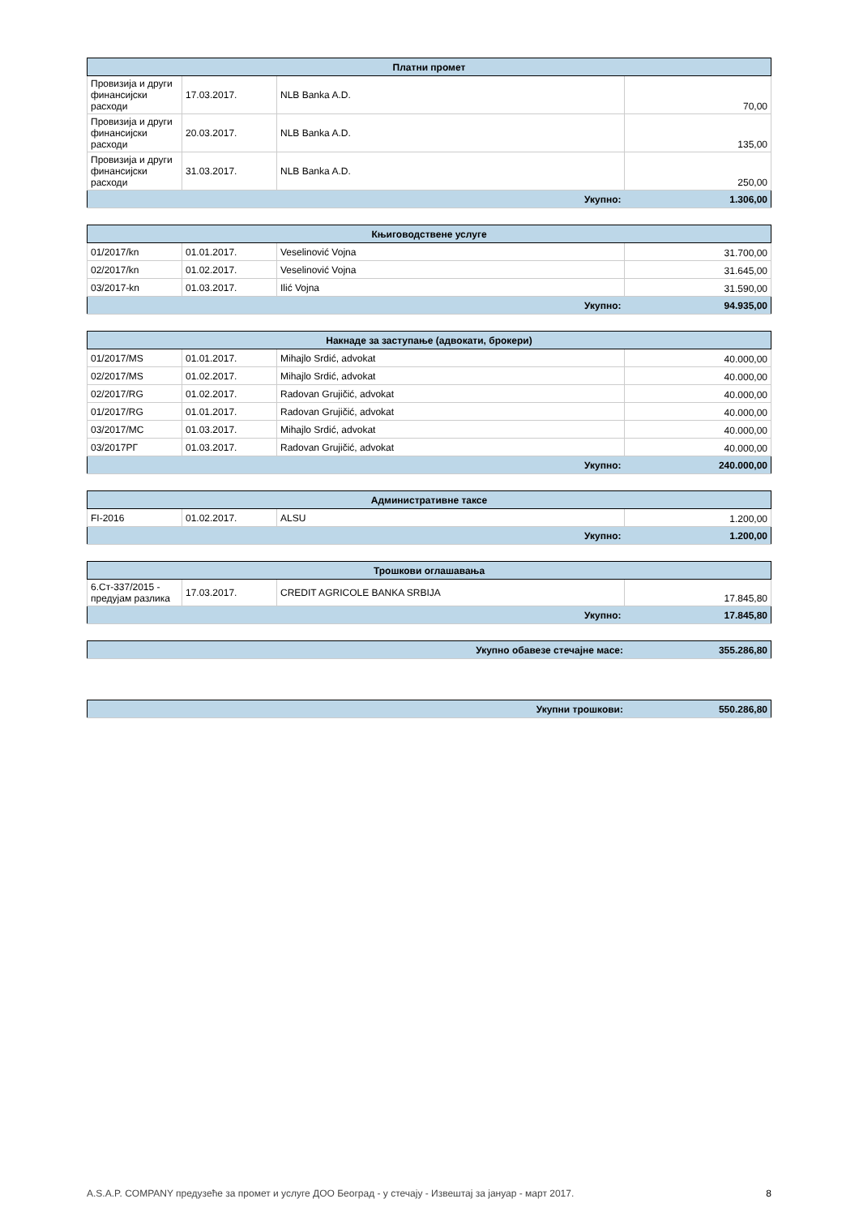| Платни промет | | | |
| --- | --- | --- | --- |
| Провизија и други финансијски расходи | 17.03.2017. | NLB Banka A.D. | 70,00 |
| Провизија и други финансијски расходи | 20.03.2017. | NLB Banka A.D. | 135,00 |
| Провизија и други финансијски расходи | 31.03.2017. | NLB Banka A.D. | 250,00 |
| Укупно: | | | 1.306,00 |
| Књиговодствене услуге | | | |
| --- | --- | --- | --- |
| 01/2017/kn | 01.01.2017. | Veselinović Vojna | 31.700,00 |
| 02/2017/kn | 01.02.2017. | Veselinović Vojna | 31.645,00 |
| 03/2017-kn | 01.03.2017. | Ilić Vojna | 31.590,00 |
| Укупно: | | | 94.935,00 |
| Накнаде за заступање (адвокати, брокери) | | | |
| --- | --- | --- | --- |
| 01/2017/MS | 01.01.2017. | Mihajlo Srdić, advokat | 40.000,00 |
| 02/2017/MS | 01.02.2017. | Mihajlo Srdić, advokat | 40.000,00 |
| 02/2017/RG | 01.02.2017. | Radovan Grujičić, advokat | 40.000,00 |
| 01/2017/RG | 01.01.2017. | Radovan Grujičić, advokat | 40.000,00 |
| 03/2017/MC | 01.03.2017. | Mihajlo Srdić, advokat | 40.000,00 |
| 03/2017РГ | 01.03.2017. | Radovan Grujičić, advokat | 40.000,00 |
| Укупно: | | | 240.000,00 |
| Административне таксе | | | |
| --- | --- | --- | --- |
| FI-2016 | 01.02.2017. | ALSU | 1.200,00 |
| Укупно: | | | 1.200,00 |
| Трошкови оглашавања | | | |
| --- | --- | --- | --- |
| 6.Ст-337/2015 - предујам разлика | 17.03.2017. | CREDIT AGRICOLE BANKA SRBIJA | 17.845,80 |
| Укупно: | | | 17.845,80 |
| Укупно обавезе стечајне масе: | 355.286,80 |
| Укупни трошкови: | 550.286,80 |
A.S.A.P. COMPANY предузеће за промет и услуге ДОО Београд - у стечају - Извештај за јануар - март 2017. 8